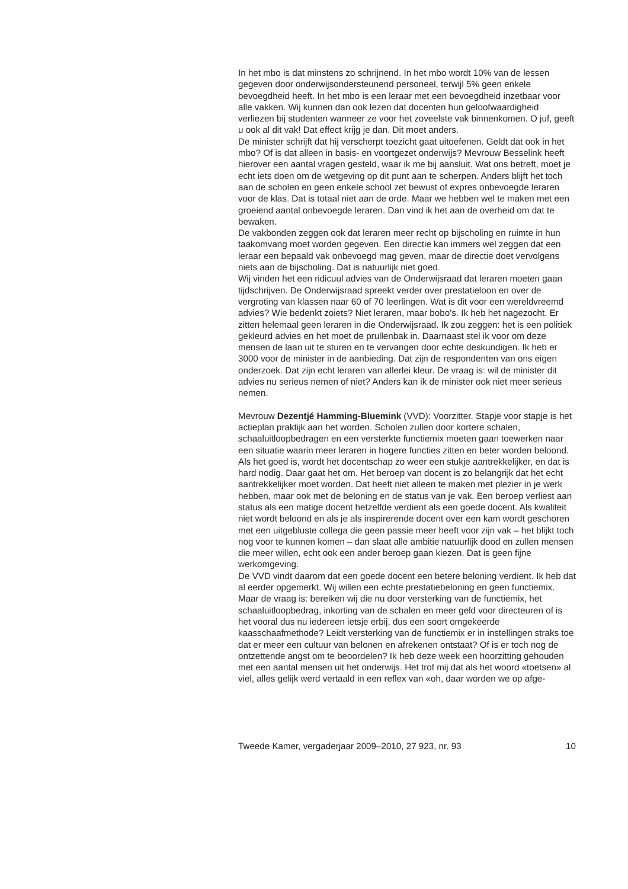In het mbo is dat minstens zo schrijnend. In het mbo wordt 10% van de lessen gegeven door onderwijsondersteunend personeel, terwijl 5% geen enkele bevoegdheid heeft. In het mbo is een leraar met een bevoegdheid inzetbaar voor alle vakken. Wij kunnen dan ook lezen dat docenten hun geloofwaardigheid verliezen bij studenten wanneer ze voor het zoveelste vak binnenkomen. O juf, geeft u ook al dit vak! Dat effect krijg je dan. Dit moet anders.
De minister schrijft dat hij verscherpt toezicht gaat uitoefenen. Geldt dat ook in het mbo? Of is dat alleen in basis- en voortgezet onderwijs? Mevrouw Besselink heeft hierover een aantal vragen gesteld, waar ik me bij aansluit. Wat ons betreft, moet je echt iets doen om de wetgeving op dit punt aan te scherpen. Anders blijft het toch aan de scholen en geen enkele school zet bewust of expres onbevoegde leraren voor de klas. Dat is totaal niet aan de orde. Maar we hebben wel te maken met een groeiend aantal onbevoegde leraren. Dan vind ik het aan de overheid om dat te bewaken.
De vakbonden zeggen ook dat leraren meer recht op bijscholing en ruimte in hun taakomvang moet worden gegeven. Een directie kan immers wel zeggen dat een leraar een bepaald vak onbevoegd mag geven, maar de directie doet vervolgens niets aan de bijscholing. Dat is natuurlijk niet goed.
Wij vinden het een ridicuul advies van de Onderwijsraad dat leraren moeten gaan tijdschrijven. De Onderwijsraad spreekt verder over prestatieloon en over de vergroting van klassen naar 60 of 70 leerlingen. Wat is dit voor een wereldvreemd advies? Wie bedenkt zoiets? Niet leraren, maar bobo’s. Ik heb het nagezocht. Er zitten helemaal geen leraren in die Onderwijsraad. Ik zou zeggen: het is een politiek gekleurd advies en het moet de prullenbak in. Daarnaast stel ik voor om deze mensen de laan uit te sturen en te vervangen door echte deskundigen. Ik heb er 3000 voor de minister in de aanbieding. Dat zijn de respondenten van ons eigen onderzoek. Dat zijn echt leraren van allerlei kleur. De vraag is: wil de minister dit advies nu serieus nemen of niet? Anders kan ik de minister ook niet meer serieus nemen.
Mevrouw Dezentjé Hamming-Bluemink (VVD): Voorzitter. Stapje voor stapje is het actieplan praktijk aan het worden. Scholen zullen door kortere schalen, schaaluitloopbedragen en een versterkte functiemix moeten gaan toewerken naar een situatie waarin meer leraren in hogere functies zitten en beter worden beloond. Als het goed is, wordt het docentschap zo weer een stukje aantrekkelijker, en dat is hard nodig. Daar gaat het om. Het beroep van docent is zo belangrijk dat het echt aantrekkelijker moet worden. Dat heeft niet alleen te maken met plezier in je werk hebben, maar ook met de beloning en de status van je vak. Een beroep verliest aan status als een matige docent hetzelfde verdient als een goede docent. Als kwaliteit niet wordt beloond en als je als inspirerende docent over een kam wordt geschoren met een uitgebluste collega die geen passie meer heeft voor zijn vak – het blijkt toch nog voor te kunnen komen – dan slaat alle ambitie natuurlijk dood en zullen mensen die meer willen, echt ook een ander beroep gaan kiezen. Dat is geen fijne werkomgeving.
De VVD vindt daarom dat een goede docent een betere beloning verdient. Ik heb dat al eerder opgemerkt. Wij willen een echte prestatiebeloning en geen functiemix. Maar de vraag is: bereiken wij die nu door versterking van de functiemix, het schaaluitloopbedrag, inkorting van de schalen en meer geld voor directeuren of is het vooral dus nu iedereen ietsje erbij, dus een soort omgekeerde kaasschaafmethode? Leidt versterking van de functiemix er in instellingen straks toe dat er meer een cultuur van belonen en afrekenen ontstaat? Of is er toch nog de ontzettende angst om te beoordelen? Ik heb deze week een hoorzitting gehouden met een aantal mensen uit het onderwijs. Het trof mij dat als het woord «toetsen» al viel, alles gelijk werd vertaald in een reflex van «oh, daar worden we op afge-
Tweede Kamer, vergaderjaar 2009–2010, 27 923, nr. 93 10